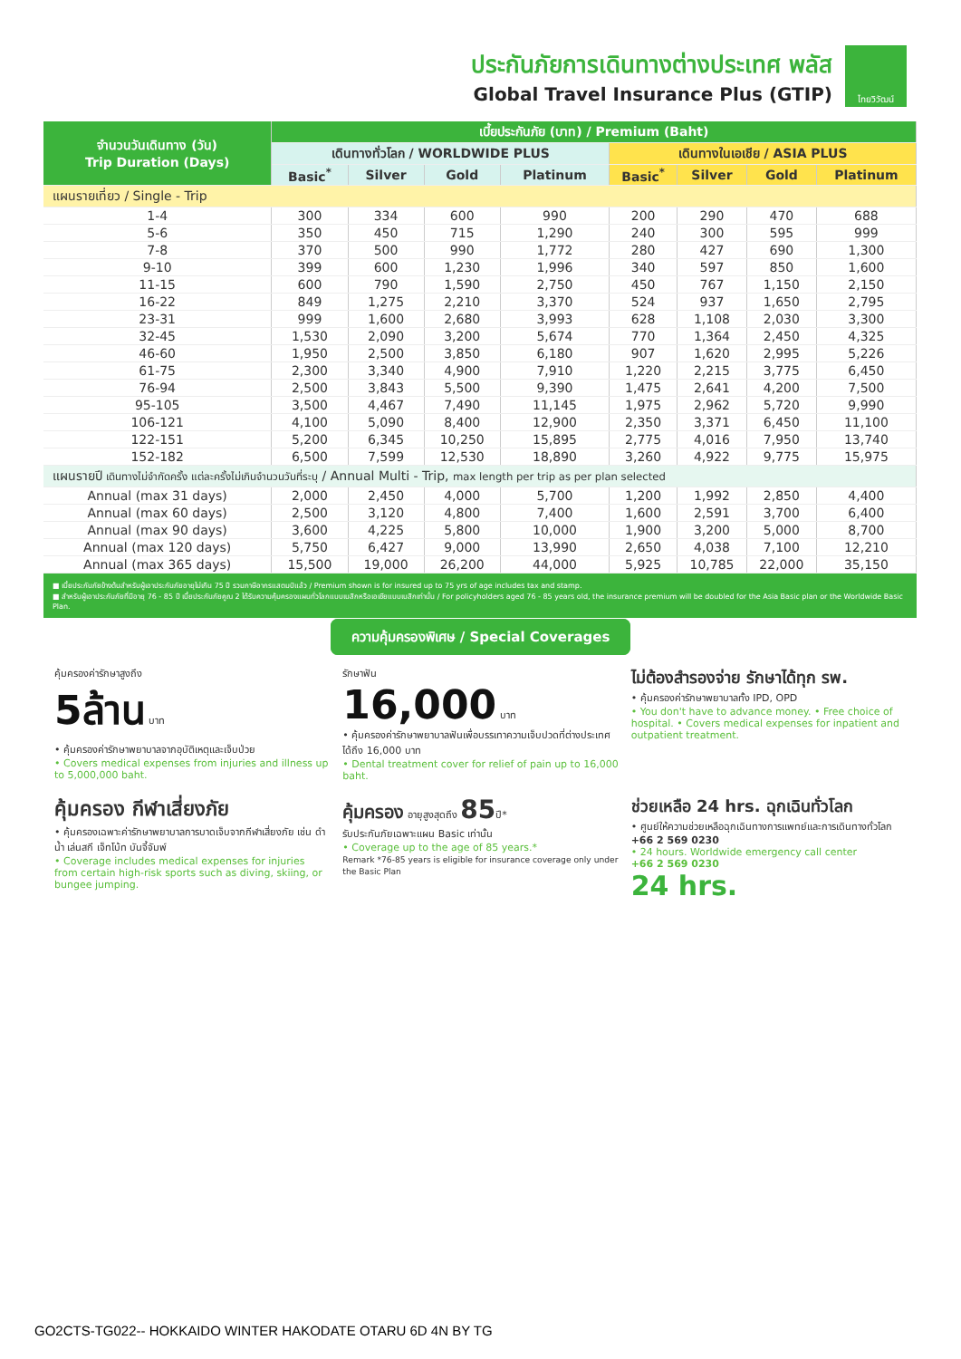ประกันภัยการเดินทางต่างประเทศ พลัส
Global Travel Insurance Plus (GTIP)
ไทยวิวัฒน์
| จำนวนวันเดินทาง (วัน) Trip Duration (Days) | เบี้ยประกันภัย (บาท) / Premium (Baht) | | | | | | | |
| --- | --- | --- | --- | --- | --- | --- | --- | --- |
| | เดินทางทั่วโลก / WORLDWIDE PLUS | | | | เดินทางในเอเชีย / ASIA PLUS | | | |
| | Basic<sup>*</sup> | Silver | Gold | Platinum | Basic<sup>*</sup> | Silver | Gold | Platinum |
| แผนรายเที่ยว / Single - Trip | | | | | | | | |
| 1-4 | 300 | 334 | 600 | 990 | 200 | 290 | 470 | 688 |
| 5-6 | 350 | 450 | 715 | 1,290 | 240 | 300 | 595 | 999 |
| 7-8 | 370 | 500 | 990 | 1,772 | 280 | 427 | 690 | 1,300 |
| 9-10 | 399 | 600 | 1,230 | 1,996 | 340 | 597 | 850 | 1,600 |
| 11-15 | 600 | 790 | 1,590 | 2,750 | 450 | 767 | 1,150 | 2,150 |
| 16-22 | 849 | 1,275 | 2,210 | 3,370 | 524 | 937 | 1,650 | 2,795 |
| 23-31 | 999 | 1,600 | 2,680 | 3,993 | 628 | 1,108 | 2,030 | 3,300 |
| 32-45 | 1,530 | 2,090 | 3,200 | 5,674 | 770 | 1,364 | 2,450 | 4,325 |
| 46-60 | 1,950 | 2,500 | 3,850 | 6,180 | 907 | 1,620 | 2,995 | 5,226 |
| 61-75 | 2,300 | 3,340 | 4,900 | 7,910 | 1,220 | 2,215 | 3,775 | 6,450 |
| 76-94 | 2,500 | 3,843 | 5,500 | 9,390 | 1,475 | 2,641 | 4,200 | 7,500 |
| 95-105 | 3,500 | 4,467 | 7,490 | 11,145 | 1,975 | 2,962 | 5,720 | 9,990 |
| 106-121 | 4,100 | 5,090 | 8,400 | 12,900 | 2,350 | 3,371 | 6,450 | 11,100 |
| 122-151 | 5,200 | 6,345 | 10,250 | 15,895 | 2,775 | 4,016 | 7,950 | 13,740 |
| 152-182 | 6,500 | 7,599 | 12,530 | 18,890 | 3,260 | 4,922 | 9,775 | 15,975 |
| แผนรายปี เดินทางไม่จำกัดครั้ง แต่ละครั้งไม่เกินจำนวนวันที่ระบุ / Annual Multi - Trip, max length per trip as per plan selected | | | | | | | | |
| Annual (max 31 days) | 2,000 | 2,450 | 4,000 | 5,700 | 1,200 | 1,992 | 2,850 | 4,400 |
| Annual (max 60 days) | 2,500 | 3,120 | 4,800 | 7,400 | 1,600 | 2,591 | 3,700 | 6,400 |
| Annual (max 90 days) | 3,600 | 4,225 | 5,800 | 10,000 | 1,900 | 3,200 | 5,000 | 8,700 |
| Annual (max 120 days) | 5,750 | 6,427 | 9,000 | 13,990 | 2,650 | 4,038 | 7,100 | 12,210 |
| Annual (max 365 days) | 15,500 | 19,000 | 26,200 | 44,000 | 5,925 | 10,785 | 22,000 | 35,150 |
■ เบี้ยประกันภัยข้างต้นสำหรับผู้เอาประกันภัยอายุไม่เกิน 75 ปี รวมภาษีอากรแสตมป์แล้ว / Premium shown is for insured up to 75 yrs of age includes tax and stamp.
■ สำหรับผู้เอาประกันภัยที่มีอายุ 76 - 85 ปี เบี้ยประกันภัยคูณ 2 ได้รับความคุ้มครองแผนทั่วโลกแบบเบสิกหรือเอเชียแบบเบสิกเท่านั้น / For policyholders aged 76 - 85 years old, the insurance premium will be doubled for the Asia Basic plan or the Worldwide Basic Plan.
ความคุ้มครองพิเศษ / Special Coverages
คุ้มครองค่ารักษาสูงถึง
5ล้าน บาท
• คุ้มครองค่ารักษาพยาบาลจากอุบัติเหตุและเจ็บป่วย
• Covers medical expenses from injuries and illness up to 5,000,000 baht.
รักษาฟัน
16,000 บาท
• คุ้มครองค่ารักษาพยาบาลฟันเพื่อบรรเทาความเจ็บปวดที่ต่างประเทศ ได้ถึง 16,000 บาท
• Dental treatment cover for relief of pain up to 16,000 baht.
ไม่ต้องสำรองจ่าย รักษาได้ทุก รพ.
• คุ้มครองค่ารักษาพยาบาลทั้ง IPD, OPD
• You don't have to advance money. • Free choice of hospital. • Covers medical expenses for inpatient and outpatient treatment.
คุ้มครอง กีฬาเสี่ยงภัย
• คุ้มครองเฉพาะค่ารักษาพยาบาลการบาดเจ็บจากกีฬาเสี่ยงภัย เช่น ดำน้ำ เล่นสกี เจ็ทโบ้ท บันจี้จัมพ์
• Coverage includes medical expenses for injuries from certain high-risk sports such as diving, skiing, or bungee jumping.
คุ้มครอง อายุสูงสุดถึง 85ปี*
รับประกันภัยเฉพาะแผน Basic เท่านั้น
• Coverage up to the age of 85 years.*
Remark *76-85 years is eligible for insurance coverage only under the Basic Plan
ช่วยเหลือ 24 hrs. ฉุกเฉินทั่วโลก
• ศูนย์ให้ความช่วยเหลือฉุกเฉินทางการแพทย์และการเดินทางทั่วโลก
+66 2 569 0230
• 24 hours. Worldwide emergency call center
+66 2 569 0230
24 hrs.
GO2CTS-TG022-- HOKKAIDO WINTER HAKODATE OTARU 6D 4N BY TG